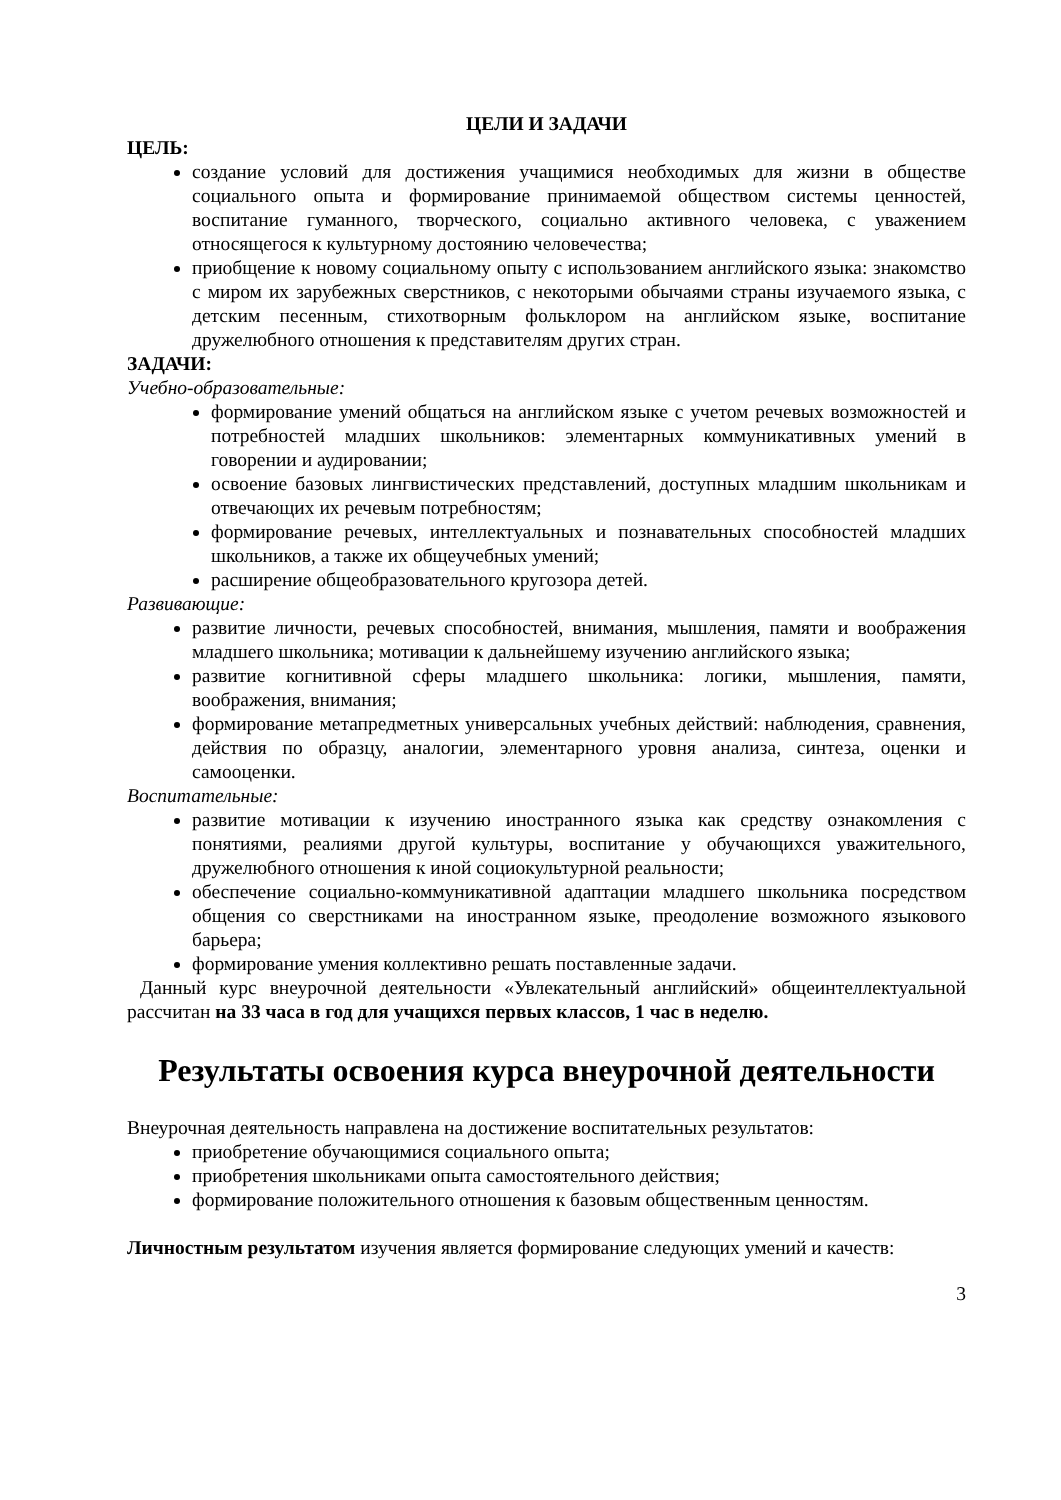ЦЕЛИ И ЗАДАЧИ
ЦЕЛЬ:
создание условий для достижения учащимися необходимых для жизни в обществе социального опыта и формирование принимаемой обществом системы ценностей, воспитание гуманного, творческого, социально активного человека, с уважением относящегося к культурному достоянию человечества;
приобщение к новому социальному опыту с использованием английского языка: знакомство с миром их зарубежных сверстников, с некоторыми обычаями страны изучаемого языка, с детским песенным, стихотворным фольклором на английском языке, воспитание дружелюбного отношения к представителям других стран.
ЗАДАЧИ:
Учебно-образовательные:
формирование умений общаться на английском языке с учетом речевых возможностей и потребностей младших школьников: элементарных коммуникативных умений в говорении и аудировании;
освоение базовых лингвистических представлений, доступных младшим школьникам и отвечающих их речевым потребностям;
формирование речевых, интеллектуальных и познавательных способностей младших школьников, а также их общеучебных умений;
расширение общеобразовательного кругозора детей.
Развивающие:
развитие личности, речевых способностей, внимания, мышления, памяти и воображения младшего школьника; мотивации к дальнейшему изучению английского языка;
развитие когнитивной сферы младшего школьника: логики, мышления, памяти, воображения, внимания;
формирование метапредметных универсальных учебных действий: наблюдения, сравнения, действия по образцу, аналогии, элементарного уровня анализа, синтеза, оценки и самооценки.
Воспитательные:
развитие мотивации к изучению иностранного языка как средству ознакомления с понятиями, реалиями другой культуры, воспитание у обучающихся уважительного, дружелюбного отношения к иной социокультурной реальности;
обеспечение социально-коммуникативной адаптации младшего школьника посредством общения со сверстниками на иностранном языке, преодоление возможного языкового барьера;
формирование умения коллективно решать поставленные задачи.
Данный курс внеурочной деятельности «Увлекательный английский» общеинтеллектуальной рассчитан на 33 часа в год для учащихся первых классов, 1 час в неделю.
Результаты освоения курса внеурочной деятельности
Внеурочная деятельность направлена на достижение воспитательных результатов:
приобретение обучающимися социального опыта;
приобретения школьниками опыта самостоятельного действия;
формирование положительного отношения к базовым общественным ценностям.
Личностным результатом изучения является формирование следующих умений и качеств:
3